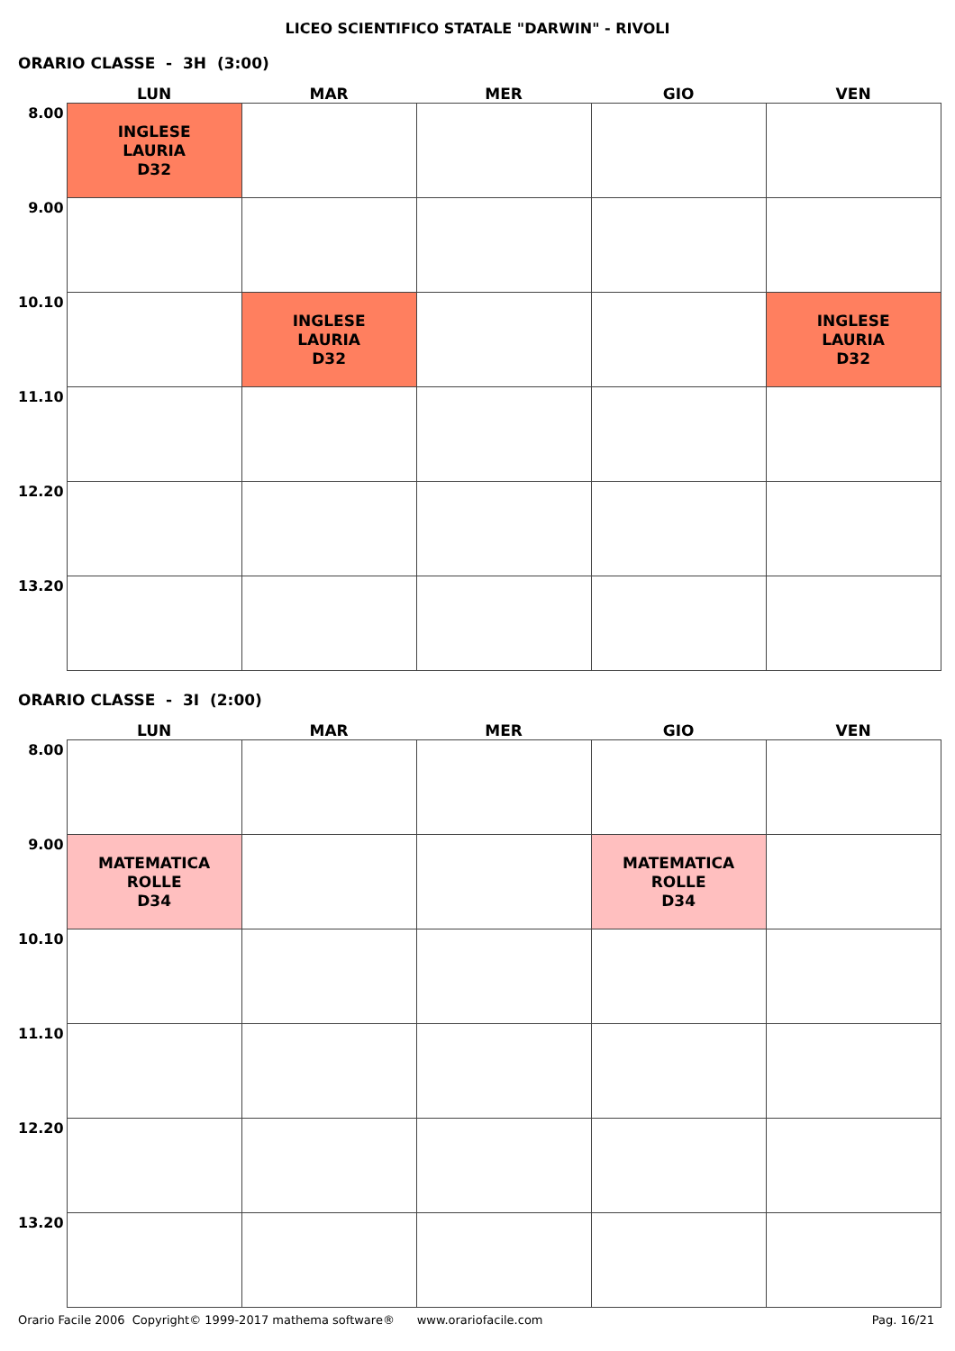LICEO SCIENTIFICO STATALE "DARWIN" - RIVOLI
ORARIO CLASSE - 3H (3:00)
| | LUN | MAR | MER | GIO | VEN |
| --- | --- | --- | --- | --- | --- |
| 8.00 | INGLESE LAURIA D32 | | | | |
| 9.00 | | | | | |
| 10.10 | | INGLESE LAURIA D32 | | | INGLESE LAURIA D32 |
| 11.10 | | | | | |
| 12.20 | | | | | |
| 13.20 | | | | | |
ORARIO CLASSE - 3I (2:00)
| | LUN | MAR | MER | GIO | VEN |
| --- | --- | --- | --- | --- | --- |
| 8.00 | | | | | |
| 9.00 | MATEMATICA ROLLE D34 | | | MATEMATICA ROLLE D34 | |
| 10.10 | | | | | |
| 11.10 | | | | | |
| 12.20 | | | | | |
| 13.20 | | | | | |
Orario Facile 2006 Copyright© 1999-2017 mathema software® www.orariofacile.com Pag. 16/21